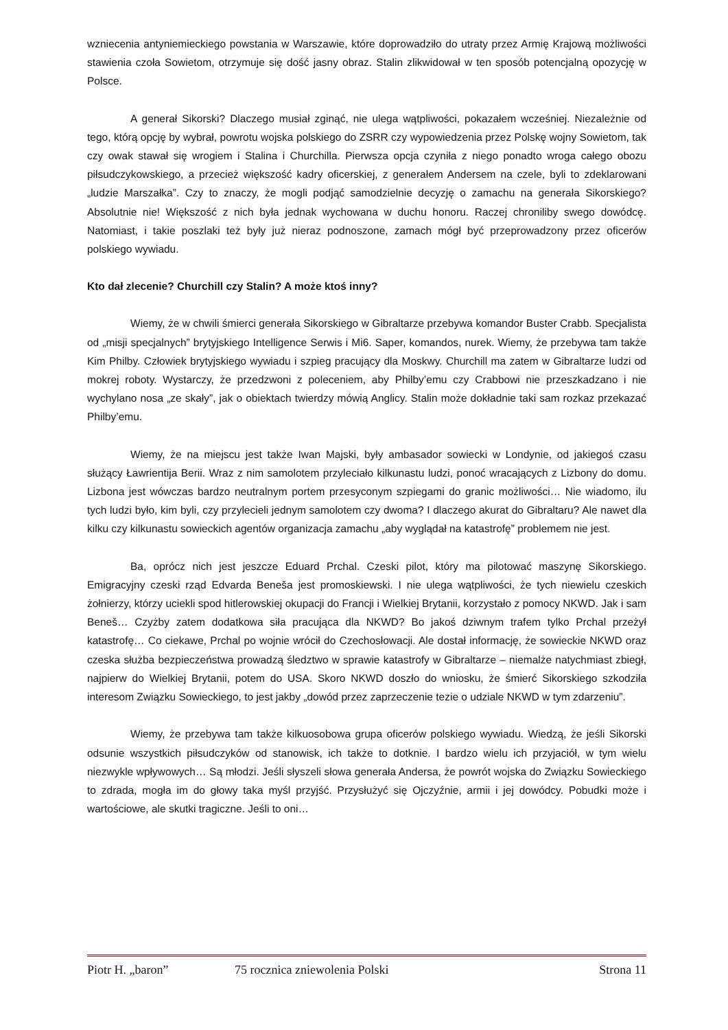wzniecenia antyniemieckiego powstania w Warszawie, które doprowadziło do utraty przez Armię Krajową możliwości stawienia czoła Sowietom, otrzymuje się dość jasny obraz. Stalin zlikwidował w ten sposób potencjalną opozycję w Polsce.
A generał Sikorski? Dlaczego musiał zginąć, nie ulega wątpliwości, pokazałem wcześniej. Niezależnie od tego, którą opcję by wybrał, powrotu wojska polskiego do ZSRR czy wypowiedzenia przez Polskę wojny Sowietom, tak czy owak stawał się wrogiem i Stalina i Churchilla. Pierwsza opcja czyniła z niego ponadto wroga całego obozu piłsudczykowskiego, a przecież większość kadry oficerskiej, z generałem Andersem na czele, byli to zdeklarowani „ludzie Marszałka”. Czy to znaczy, że mogli podjąć samodzielnie decyzję o zamachu na generała Sikorskiego? Absolutnie nie! Większość z nich była jednak wychowana w duchu honoru. Raczej chroniliby swego dowódcę. Natomiast, i takie poszlaki też były już nieraz podnoszone, zamach mógł być przeprowadzony przez oficerów polskiego wywiadu.
Kto dał zlecenie? Churchill czy Stalin? A może ktoś inny?
Wiemy, że w chwili śmierci generała Sikorskiego w Gibraltarze przebywa komandor Buster Crabb. Specjalista od „misji specjalnych” brytyjskiego Intelligence Serwis i Mi6. Saper, komandos, nurek. Wiemy, że przebywa tam także Kim Philby. Człowiek brytyjskiego wywiadu i szpieg pracujący dla Moskwy. Churchill ma zatem w Gibraltarze ludzi od mokrej roboty. Wystarczy, że przedzwoni z poleceniem, aby Philby’emu czy Crabbowi nie przeszkadzano i nie wychylano nosa „ze skały”, jak o obiektach twierdzy mówią Anglicy. Stalin może dokładnie taki sam rozkaz przekazać Philby’emu.
Wiemy, że na miejscu jest także Iwan Majski, były ambasador sowiecki w Londynie, od jakiegoś czasu służący Ławrientija Berii. Wraz z nim samolotem przyleciało kilkunastu ludzi, ponoć wracających z Lizbony do domu. Lizbona jest wówczas bardzo neutralnym portem przesyconym szpiegami do granic możliwości… Nie wiadomo, ilu tych ludzi było, kim byli, czy przylecieli jednym samolotem czy dwoma? I dlaczego akurat do Gibraltaru? Ale nawet dla kilku czy kilkunastu sowieckich agentów organizacja zamachu „aby wyglądał na katastrofę” problemem nie jest.
Ba, oprócz nich jest jeszcze Eduard Prchal. Czeski pilot, który ma pilotować maszynę Sikorskiego. Emigracyjny czeski rząd Edvarda Beneša jest promoskiewski. I nie ulega wątpliwości, że tych niewielu czeskich żołnierzy, którzy uciekli spod hitlerowskiej okupacji do Francji i Wielkiej Brytanii, korzystało z pomocy NKWD. Jak i sam Beneš… Czyżby zatem dodatkowa siła pracująca dla NKWD? Bo jakoś dziwnym trafem tylko Prchal przeżył katastrofę… Co ciekawe, Prchal po wojnie wrócił do Czechosłowacji. Ale dostał informację, że sowieckie NKWD oraz czeska służba bezpieczeństwa prowadzą śledztwo w sprawie katastrofy w Gibraltarze – niemalże natychmiast zbiegł, najpierw do Wielkiej Brytanii, potem do USA. Skoro NKWD doszło do wniosku, że śmierć Sikorskiego szkodziła interesom Związku Sowieckiego, to jest jakby „dowód przez zaprzeczenie tezie o udziale NKWD w tym zdarzeniu”.
Wiemy, że przebywa tam także kilkuosobowa grupa oficerów polskiego wywiadu. Wiedzą, że jeśli Sikorski odsunie wszystkich piłsudczyków od stanowisk, ich także to dotknie. I bardzo wielu ich przyjaciół, w tym wielu niezwykle wpływowych… Są młodzi. Jeśli słyszeli słowa generała Andersa, że powrót wojska do Związku Sowieckiego to zdrada, mogła im do głowy taka myśl przyjść. Przysłużyć się Ojczyźnie, armii i jej dowódcy. Pobudki może i wartościowe, ale skutki tragiczne. Jeśli to oni…
Piotr H. „baron” 75 rocznica zniewolenia Polski Strona 11